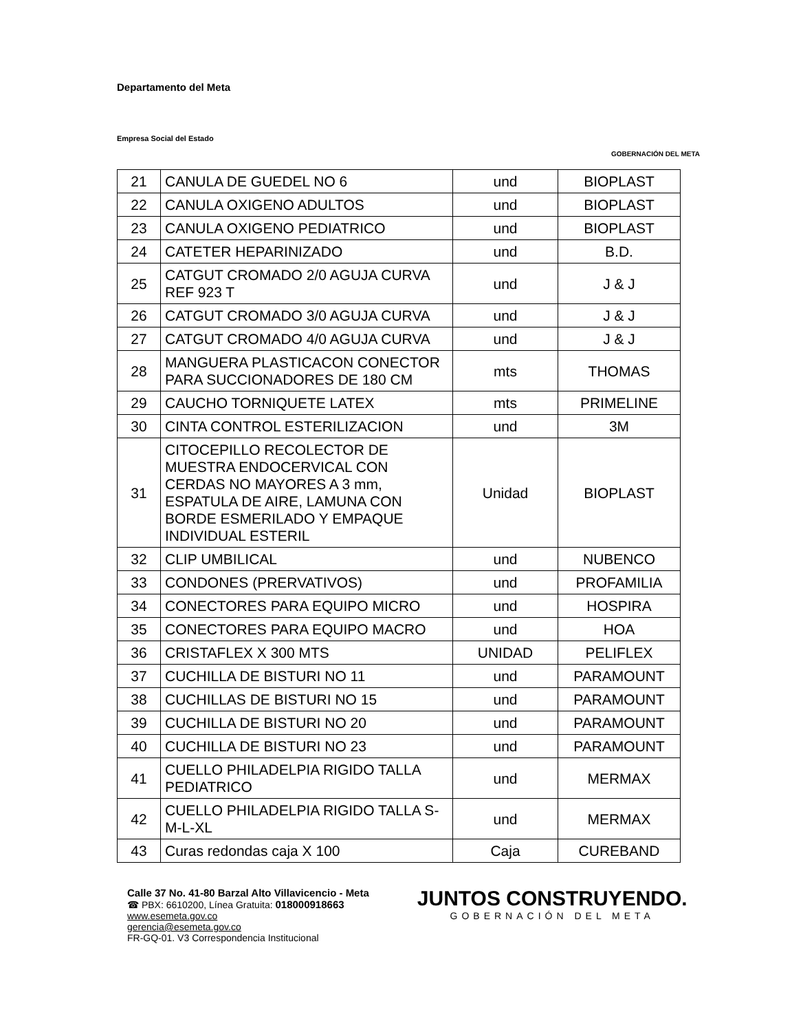Departamento del Meta
Empresa Social del Estado
GOBERNACIÓN DEL META
| 21 | CANULA DE GUEDEL NO 6 | und | BIOPLAST |
| 22 | CANULA OXIGENO ADULTOS | und | BIOPLAST |
| 23 | CANULA OXIGENO PEDIATRICO | und | BIOPLAST |
| 24 | CATETER HEPARINIZADO | und | B.D. |
| 25 | CATGUT CROMADO 2/0 AGUJA CURVA REF 923 T | und | J & J |
| 26 | CATGUT CROMADO 3/0 AGUJA CURVA | und | J & J |
| 27 | CATGUT CROMADO 4/0 AGUJA CURVA | und | J & J |
| 28 | MANGUERA PLASTICACON CONECTOR PARA SUCCIONADORES DE 180 CM | mts | THOMAS |
| 29 | CAUCHO TORNIQUETE LATEX | mts | PRIMELINE |
| 30 | CINTA CONTROL ESTERILIZACION | und | 3M |
| 31 | CITOCEPILLO RECOLECTOR DE MUESTRA ENDOCERVICAL CON CERDAS NO MAYORES A 3 mm, ESPATULA DE AIRE, LAMUNA CON BORDE ESMERILADO Y EMPAQUE INDIVIDUAL ESTERIL | Unidad | BIOPLAST |
| 32 | CLIP UMBILICAL | und | NUBENCO |
| 33 | CONDONES (PRERVATIVOS) | und | PROFAMILIA |
| 34 | CONECTORES PARA EQUIPO MICRO | und | HOSPIRA |
| 35 | CONECTORES PARA EQUIPO MACRO | und | HOA |
| 36 | CRISTAFLEX X 300 MTS | UNIDAD | PELIFLEX |
| 37 | CUCHILLA DE BISTURI NO 11 | und | PARAMOUNT |
| 38 | CUCHILLAS DE BISTURI NO 15 | und | PARAMOUNT |
| 39 | CUCHILLA DE BISTURI NO 20 | und | PARAMOUNT |
| 40 | CUCHILLA DE BISTURI NO 23 | und | PARAMOUNT |
| 41 | CUELLO PHILADELPIA RIGIDO TALLA PEDIATRICO | und | MERMAX |
| 42 | CUELLO PHILADELPIA RIGIDO TALLA S-M-L-XL | und | MERMAX |
| 43 | Curas redondas caja X 100 | Caja | CUREBAND |
Calle 37 No. 41-80 Barzal Alto Villavicencio - Meta
☎ PBX: 6610200, Línea Gratuita: 018000918663
www.esemeta.gov.co
gerencia@esemeta.gov.co
FR-GQ-01. V3 Correspondencia Institucional
JUNTOS CONSTRUYENDO.
GOBERNACIÓN DEL META